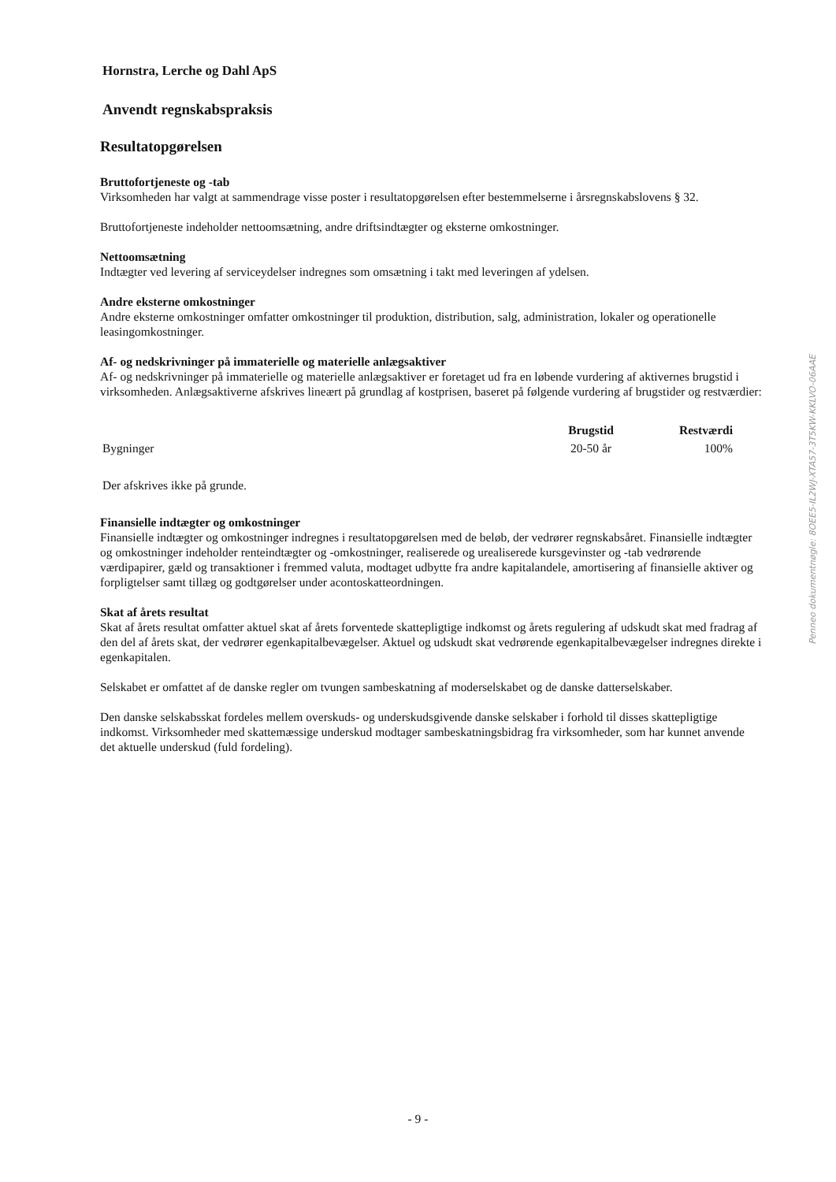Hornstra, Lerche og Dahl ApS
Anvendt regnskabspraksis
Resultatopgørelsen
Bruttofortjeneste og -tab
Virksomheden har valgt at sammendrage visse poster i resultatopgørelsen efter bestemmelserne i årsregnskabslovens § 32.
Bruttofortjeneste indeholder nettoomsætning, andre driftsindtægter og eksterne omkostninger.
Nettoomsætning
Indtægter ved levering af serviceydelser indregnes som omsætning i takt med leveringen af ydelsen.
Andre eksterne omkostninger
Andre eksterne omkostninger omfatter omkostninger til produktion, distribution, salg, administration, lokaler og operationelle leasingomkostninger.
Af- og nedskrivninger på immaterielle og materielle anlægsaktiver
Af- og nedskrivninger på immaterielle og materielle anlægsaktiver er foretaget ud fra en løbende vurdering af aktivernes brugstid i virksomheden. Anlægsaktiverne afskrives lineært på grundlag af kostprisen, baseret på følgende vurdering af brugstider og restværdier:
| | Brugstid | Restværdi |
| --- | --- | --- |
| Bygninger | 20-50 år | 100% |
Der afskrives ikke på grunde.
Finansielle indtægter og omkostninger
Finansielle indtægter og omkostninger indregnes i resultatopgørelsen med de beløb, der vedrører regnskabsåret. Finansielle indtægter og omkostninger indeholder renteindtægter og -omkostninger, realiserede og urealiserede kursgevinster og -tab vedrørende værdipapirer, gæld og transaktioner i fremmed valuta, modtaget udbytte fra andre kapitalandele, amortisering af finansielle aktiver og forpligtelser samt tillæg og godtgørelser under acontoskatteordningen.
Skat af årets resultat
Skat af årets resultat omfatter aktuel skat af årets forventede skattepligtige indkomst og årets regulering af udskudt skat med fradrag af den del af årets skat, der vedrører egenkapitalbevægelser. Aktuel og udskudt skat vedrørende egenkapitalbevægelser indregnes direkte i egenkapitalen.
Selskabet er omfattet af de danske regler om tvungen sambeskatning af moderselskabet og de danske datterselskaber.
Den danske selskabsskat fordeles mellem overskuds- og underskudsgivende danske selskaber i forhold til disses skattepligtige indkomst. Virksomheder med skattemæssige underskud modtager sambeskatningsbidrag fra virksomheder, som har kunnet anvende det aktuelle underskud (fuld fordeling).
Penneo dokumentnøgle: 8OEE5-IL2WJ-XTA57-3T5KW-KKLVO-06AAE
- 9 -